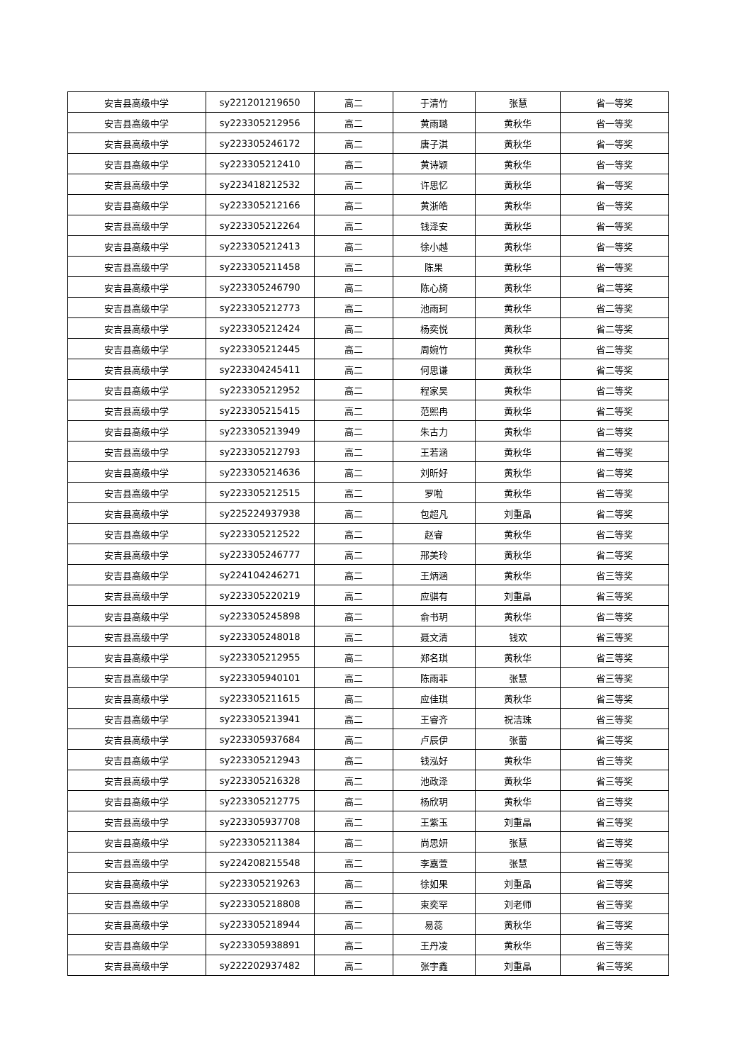| 安吉县高级中学 | sy221201219650 | 高二 | 于清竹 | 张慧 | 省一等奖 |
| 安吉县高级中学 | sy223305212956 | 高二 | 黄雨璐 | 黄秋华 | 省一等奖 |
| 安吉县高级中学 | sy223305246172 | 高二 | 唐子淇 | 黄秋华 | 省一等奖 |
| 安吉县高级中学 | sy223305212410 | 高二 | 黄诗颖 | 黄秋华 | 省一等奖 |
| 安吉县高级中学 | sy223418212532 | 高二 | 许思忆 | 黄秋华 | 省一等奖 |
| 安吉县高级中学 | sy223305212166 | 高二 | 黄浙皓 | 黄秋华 | 省一等奖 |
| 安吉县高级中学 | sy223305212264 | 高二 | 钱泽安 | 黄秋华 | 省一等奖 |
| 安吉县高级中学 | sy223305212413 | 高二 | 徐小越 | 黄秋华 | 省一等奖 |
| 安吉县高级中学 | sy223305211458 | 高二 | 陈果 | 黄秋华 | 省一等奖 |
| 安吉县高级中学 | sy223305246790 | 高二 | 陈心旖 | 黄秋华 | 省二等奖 |
| 安吉县高级中学 | sy223305212773 | 高二 | 池雨珂 | 黄秋华 | 省二等奖 |
| 安吉县高级中学 | sy223305212424 | 高二 | 杨奕悦 | 黄秋华 | 省二等奖 |
| 安吉县高级中学 | sy223305212445 | 高二 | 周婉竹 | 黄秋华 | 省二等奖 |
| 安吉县高级中学 | sy223304245411 | 高二 | 何思谦 | 黄秋华 | 省二等奖 |
| 安吉县高级中学 | sy223305212952 | 高二 | 程家昊 | 黄秋华 | 省二等奖 |
| 安吉县高级中学 | sy223305215415 | 高二 | 范熙冉 | 黄秋华 | 省二等奖 |
| 安吉县高级中学 | sy223305213949 | 高二 | 朱古力 | 黄秋华 | 省二等奖 |
| 安吉县高级中学 | sy223305212793 | 高二 | 王若涵 | 黄秋华 | 省二等奖 |
| 安吉县高级中学 | sy223305214636 | 高二 | 刘昕好 | 黄秋华 | 省二等奖 |
| 安吉县高级中学 | sy223305212515 | 高二 | 罗啦 | 黄秋华 | 省二等奖 |
| 安吉县高级中学 | sy225224937938 | 高二 | 包超凡 | 刘重晶 | 省二等奖 |
| 安吉县高级中学 | sy223305212522 | 高二 | 赵睿 | 黄秋华 | 省二等奖 |
| 安吉县高级中学 | sy223305246777 | 高二 | 邢美玲 | 黄秋华 | 省二等奖 |
| 安吉县高级中学 | sy224104246271 | 高二 | 王炳涵 | 黄秋华 | 省三等奖 |
| 安吉县高级中学 | sy223305220219 | 高二 | 应骐有 | 刘重晶 | 省三等奖 |
| 安吉县高级中学 | sy223305245898 | 高二 | 俞书玥 | 黄秋华 | 省二等奖 |
| 安吉县高级中学 | sy223305248018 | 高二 | 聂文清 | 钱欢 | 省三等奖 |
| 安吉县高级中学 | sy223305212955 | 高二 | 郑名琪 | 黄秋华 | 省三等奖 |
| 安吉县高级中学 | sy223305940101 | 高二 | 陈雨菲 | 张慧 | 省三等奖 |
| 安吉县高级中学 | sy223305211615 | 高二 | 应佳琪 | 黄秋华 | 省三等奖 |
| 安吉县高级中学 | sy223305213941 | 高二 | 王睿齐 | 祝洁珠 | 省三等奖 |
| 安吉县高级中学 | sy223305937684 | 高二 | 卢辰伊 | 张蕾 | 省三等奖 |
| 安吉县高级中学 | sy223305212943 | 高二 | 钱泓好 | 黄秋华 | 省三等奖 |
| 安吉县高级中学 | sy223305216328 | 高二 | 池政泽 | 黄秋华 | 省三等奖 |
| 安吉县高级中学 | sy223305212775 | 高二 | 杨欣玥 | 黄秋华 | 省三等奖 |
| 安吉县高级中学 | sy223305937708 | 高二 | 王紫玉 | 刘重晶 | 省三等奖 |
| 安吉县高级中学 | sy223305211384 | 高二 | 尚思妍 | 张慧 | 省三等奖 |
| 安吉县高级中学 | sy224208215548 | 高二 | 李嘉萱 | 张慧 | 省三等奖 |
| 安吉县高级中学 | sy223305219263 | 高二 | 徐如果 | 刘重晶 | 省三等奖 |
| 安吉县高级中学 | sy223305218808 | 高二 | 束奕罕 | 刘老师 | 省三等奖 |
| 安吉县高级中学 | sy223305218944 | 高二 | 易蕊 | 黄秋华 | 省三等奖 |
| 安吉县高级中学 | sy223305938891 | 高二 | 王丹凌 | 黄秋华 | 省三等奖 |
| 安吉县高级中学 | sy222202937482 | 高二 | 张宇鑫 | 刘重晶 | 省三等奖 |